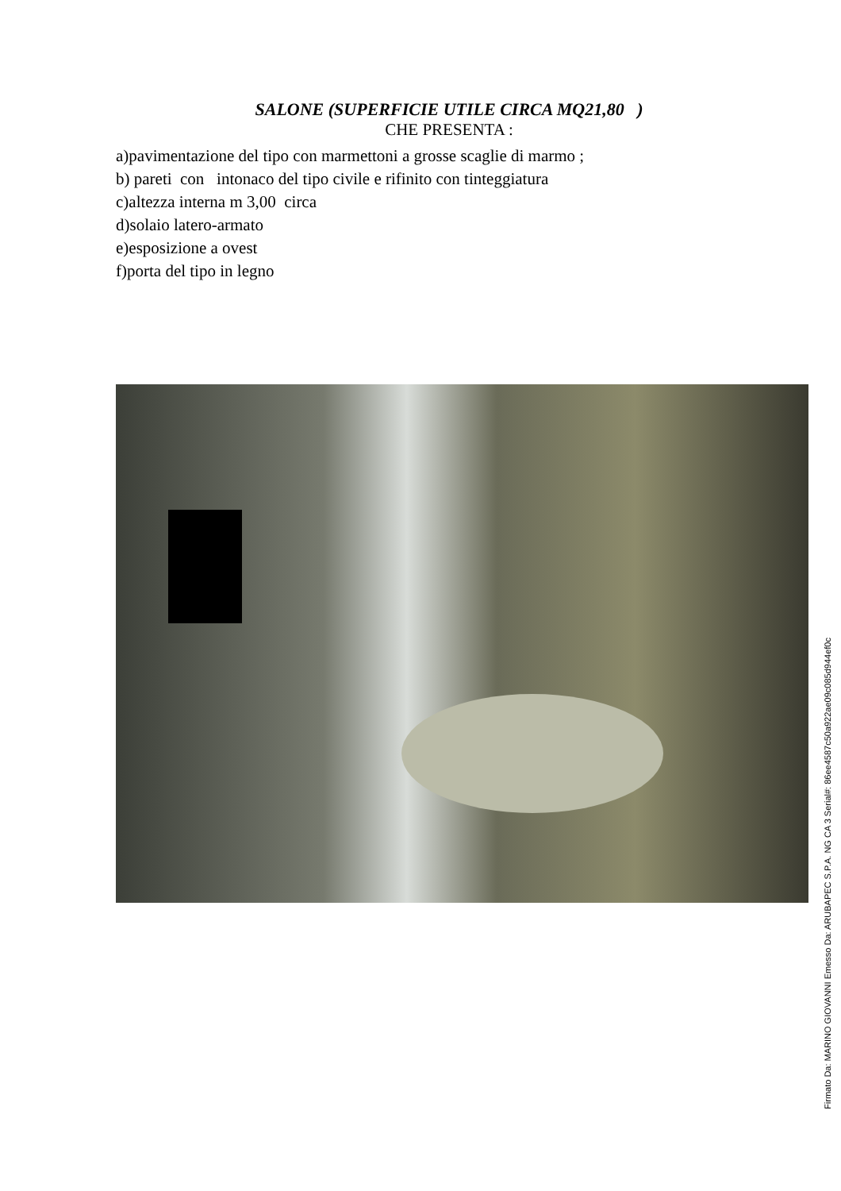SALONE (SUPERFICIE UTILE CIRCA MQ21,80 )
CHE PRESENTA :
a)pavimentazione del tipo con marmettoni a grosse scaglie di marmo ;
b) pareti con intonaco del tipo civile e rifinito con tinteggiatura
c)altezza interna m 3,00 circa
d)solaio latero-armato
e)esposizione a ovest
f)porta del tipo in legno
Firmato Da: MARINO GIOVANNI Emesso Da: ARUBAPEC S.P.A. NG CA 3 Serial#: 86ee4587c50a922ae09c085d944ef0c